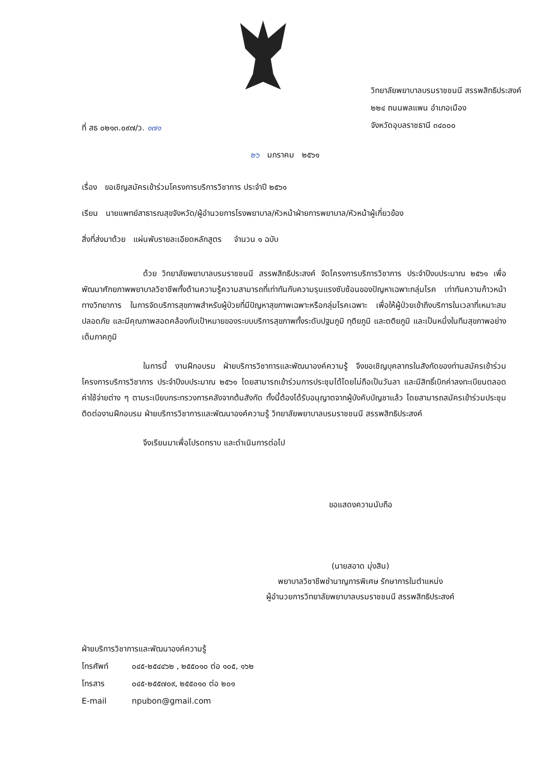ที่ สธ ๐๒๑๓.๐๙๗/ว. ๑๗๑
วิทยาลัยพยาบาลบรมราชชนนี สรรพสิทธิประสงค์
๒๒๔ ถนนพลแพน อำเภอเมือง
จังหวัดอุบลราชธานี ๓๔๐๐๐
๒๖ มกราคม ๒๕๖๑
เรื่อง ขอเชิญสมัครเข้าร่วมโครงการบริการวิชาการ ประจำปี ๒๕๖๑
เรียน นายแพทย์สาธารณสุขจังหวัด/ผู้อำนวยการโรงพยาบาล/หัวหน้าฝ่ายการพยาบาล/หัวหน้าผู้เกี่ยวข้อง
สิ่งที่ส่งมาด้วย แผ่นพับรายละเอียดหลักสูตร จำนวน ๑ ฉบับ
ด้วย วิทยาลัยพยาบาลบรมราชชนนี สรรพสิทธิประสงค์ จัดโครงการบริการวิชาการ ประจำปีงบประมาณ ๒๕๖๑ เพื่อพัฒนาศักยภาพพยาบาลวิชาชีพทั้งด้านความรู้ความสามารถที่เท่าทันกับความรุนแรงซับซ้อนของปัญหาเฉพาะกลุ่มโรค เท่าทันความก้าวหน้าทางวิทยาการ ในการจัดบริการสุขภาพสำหรับผู้ป่วยที่มีปัญหาสุขภาพเฉพาะหรือกลุ่มโรคเฉพาะ เพื่อให้ผู้ป่วยเข้าถึงบริการในเวลาที่เหมาะสม ปลอดภัย และมีคุณภาพสอดคล้องกับเป้าหมายของระบบบริการสุขภาพทั้งระดับปฐมภูมิ ทุติยภูมิ และตติยภูมิ และเป็นหนึ่งในทีมสุขภาพอย่างเต็มภาคภูมิ
ในการนี้ งานฝึกอบรม ฝ่ายบริการวิชาการและพัฒนาองค์ความรู้ จึงขอเชิญบุคลากรในสังกัดของท่านสมัครเข้าร่วมโครงการบริการวิชาการ ประจำปีงบประมาณ ๒๕๖๑ โดยสามารถเข้าร่วมการประชุมได้โดยไม่ถือเป็นวันลา และมีสิทธิ์เบิกค่าลงทะเบียนตลอดค่าใช้จ่ายต่าง ๆ ตามระเบียบกระทรวงการคลังจากต้นสังกัด ทั้งนี้ต้องได้รับอนุญาตจากผู้บังคับบัญชาแล้ว โดยสามารถสมัครเข้าร่วมประชุมติดต่องานฝึกอบรม ฝ่ายบริการวิชาการและพัฒนาองค์ความรู้ วิทยาลัยพยาบาลบรมราชชนนี สรรพสิทธิประสงค์
จึงเรียนมาเพื่อโปรดทราบ และดำเนินการต่อไป
ขอแสดงความนับถือ
(นายสอาด มุ่งสิน)
พยาบาลวิชาชีพชำนาญการพิเศษ รักษาการในตำแหน่ง
ผู้อำนวยการวิทยาลัยพยาบาลบรมราชชนนี สรรพสิทธิประสงค์
ฝ่ายบริการวิชาการและพัฒนาองค์ความรู้
โทรศัพท์ ๐๔๕-๒๕๔๔๖๒ , ๒๕๕๐๑๐ ต่อ ๑๐๕, ๑๖๒
โทรสาร ๐๔๕-๒๕๕๗๐๙, ๒๕๕๐๑๐ ต่อ ๒๐๑
E-mail npubon@gmail.com